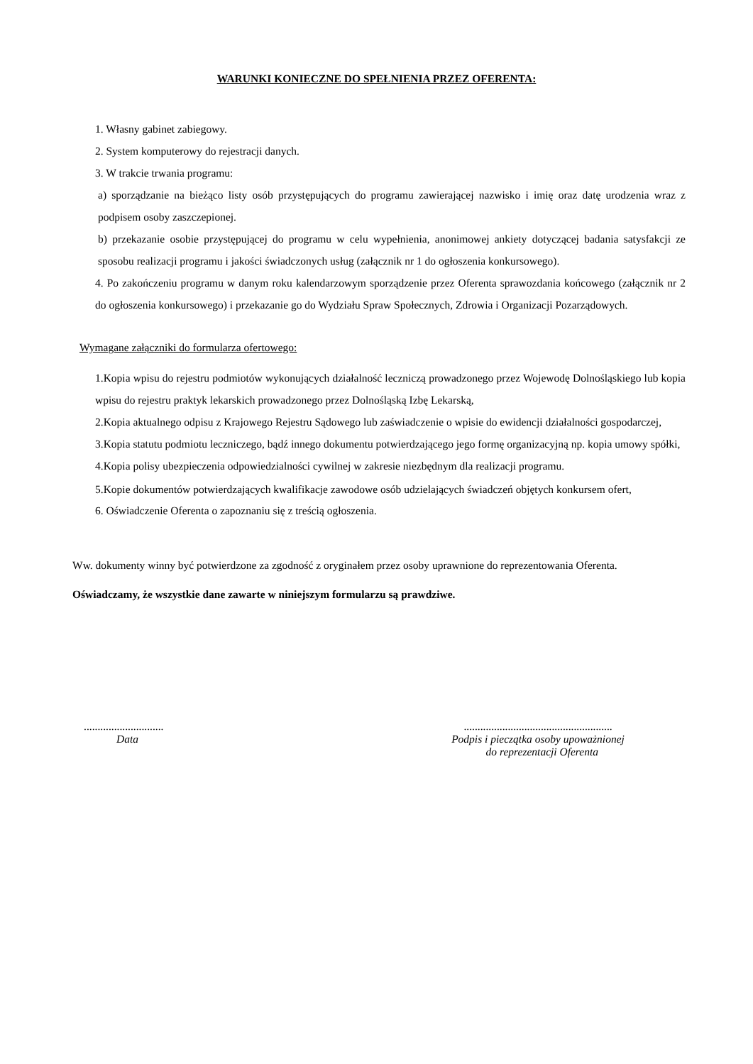WARUNKI KONIECZNE DO SPEŁNIENIA PRZEZ OFERENTA:
1. Własny gabinet zabiegowy.
2. System komputerowy do rejestracji danych.
3. W trakcie trwania programu:
a) sporządzanie na bieżąco listy osób przystępujących do programu zawierającej nazwisko i imię oraz datę urodzenia wraz z podpisem osoby zaszczepionej.
b) przekazanie osobie przystępującej do programu w celu wypełnienia, anonimowej ankiety dotyczącej badania satysfakcji ze sposobu realizacji programu i jakości świadczonych usług (załącznik nr 1 do ogłoszenia konkursowego).
4. Po zakończeniu programu w danym roku kalendarzowym sporządzenie przez Oferenta sprawozdania końcowego (załącznik nr 2 do ogłoszenia konkursowego) i przekazanie go do Wydziału Spraw Społecznych, Zdrowia i Organizacji Pozarządowych.
Wymagane załączniki do formularza ofertowego:
1.Kopia wpisu do rejestru podmiotów wykonujących działalność leczniczą prowadzonego przez Wojewodę Dolnośląskiego lub kopia wpisu do rejestru praktyk lekarskich prowadzonego przez Dolnośląską Izbę Lekarską,
2.Kopia aktualnego odpisu z Krajowego Rejestru Sądowego lub zaświadczenie o wpisie do ewidencji działalności gospodarczej,
3.Kopia statutu podmiotu leczniczego, bądź innego dokumentu potwierdzającego jego formę organizacyjną np. kopia umowy spółki,
4.Kopia polisy ubezpieczenia odpowiedzialności cywilnej w zakresie niezbędnym dla realizacji programu.
5.Kopie dokumentów potwierdzających kwalifikacje zawodowe osób udzielających świadczeń objętych konkursem ofert,
6. Oświadczenie Oferenta o zapoznaniu się z treścią ogłoszenia.
Ww. dokumenty winny być potwierdzone za zgodność z oryginałem przez osoby uprawnione do reprezentowania Oferenta.
Oświadczamy, że wszystkie dane zawarte w niniejszym formularzu są prawdziwe.
.............................
Data
......................................................
Podpis i pieczątka osoby upoważnionej
do reprezentacji Oferenta